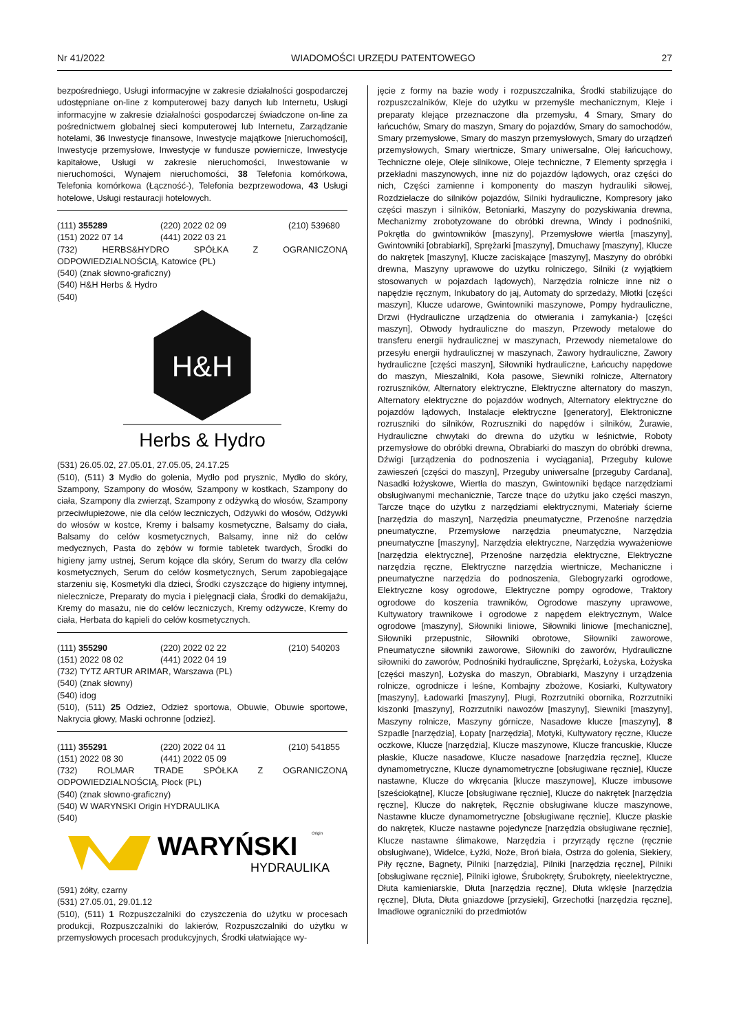Nr 41/2022 WIADOMOŚCI URZĘDU PATENTOWEGO 27
bezpośredniego, Usługi informacyjne w zakresie działalności gospodarczej udostępniane on-line z komputerowej bazy danych lub Internetu, Usługi informacyjne w zakresie działalności gospodarczej świadczone on-line za pośrednictwem globalnej sieci komputerowej lub Internetu, Zarządzanie hotelami, 36 Inwestycje finansowe, Inwestycje majątkowe [nieruchomości], Inwestycje przemysłowe, Inwestycje w fundusze powiernicze, Inwestycje kapitałowe, Usługi w zakresie nieruchomości, Inwestowanie w nieruchomości, Wynajem nieruchomości, 38 Telefonia komórkowa, Telefonia komórkowa (Łączność-), Telefonia bezprzewodowa, 43 Usługi hotelowe, Usługi restauracji hotelowych.
(111) 355289 (220) 2022 02 09 (210) 539680
(151) 2022 07 14 (441) 2022 03 21
(732) HERBS&HYDRO SPÓŁKA Z OGRANICZONĄ ODPOWIEDZIALNOŚCIĄ, Katowice (PL)
(540) (znak słowno-graficzny)
(540) H&H Herbs & Hydro
(540)
H&H
Herbs & Hydro
(531) 26.05.02, 27.05.01, 27.05.05, 24.17.25
(510), (511) 3 Mydło do golenia, Mydło pod prysznic, Mydło do skóry, Szampony, Szampony do włosów, Szampony w kostkach, Szampony do ciała, Szampony dla zwierząt, Szampony z odżywką do włosów, Szampony przeciwłupieżowe, nie dla celów leczniczych, Odżywki do włosów, Odżywki do włosów w kostce, Kremy i balsamy kosmetyczne, Balsamy do ciała, Balsamy do celów kosmetycznych, Balsamy, inne niż do celów medycznych, Pasta do zębów w formie tabletek twardych, Środki do higieny jamy ustnej, Serum kojące dla skóry, Serum do twarzy dla celów kosmetycznych, Serum do celów kosmetycznych, Serum zapobiegające starzeniu się, Kosmetyki dla dzieci, Środki czyszczące do higieny intymnej, nielecznicze, Preparaty do mycia i pielęgnacji ciała, Środki do demakijażu, Kremy do masażu, nie do celów leczniczych, Kremy odżywcze, Kremy do ciała, Herbata do kąpieli do celów kosmetycznych.
(111) 355290 (220) 2022 02 22 (210) 540203
(151) 2022 08 02 (441) 2022 04 19
(732) TYTZ ARTUR ARIMAR, Warszawa (PL)
(540) (znak słowny)
(540) idog
(510), (511) 25 Odzież, Odzież sportowa, Obuwie, Obuwie sportowe, Nakrycia głowy, Maski ochronne [odzież].
(111) 355291 (220) 2022 04 11 (210) 541855
(151) 2022 08 30 (441) 2022 05 09
(732) ROLMAR TRADE SPÓŁKA Z OGRANICZONĄ ODPOWIEDZIALNOŚCIĄ, Płock (PL)
(540) (znak słowno-graficzny)
(540) W WARYNSKI Origin HYDRAULIKA
(540)
WARYŃSKI
Origin
HYDRAULIKA
(591) żółty, czarny
(531) 27.05.01, 29.01.12
(510), (511) 1 Rozpuszczalniki do czyszczenia do użytku w procesach produkcji, Rozpuszczalniki do lakierów, Rozpuszczalniki do użytku w przemysłowych procesach produkcyjnych, Środki ułatwiające wy-
jęcie z formy na bazie wody i rozpuszczalnika, Środki stabilizujące do rozpuszczalników, Kleje do użytku w przemyśle mechanicznym, Kleje i preparaty klejące przeznaczone dla przemysłu, 4 Smary, Smary do łańcuchów, Smary do maszyn, Smary do pojazdów, Smary do samochodów, Smary przemysłowe, Smary do maszyn przemysłowych, Smary do urządzeń przemysłowych, Smary wiertnicze, Smary uniwersalne, Olej łańcuchowy, Techniczne oleje, Oleje silnikowe, Oleje techniczne, 7 Elementy sprzęgła i przekładni maszynowych, inne niż do pojazdów lądowych, oraz części do nich, Części zamienne i komponenty do maszyn hydrauliki siłowej, Rozdzielacze do silników pojazdów, Silniki hydrauliczne, Kompresory jako części maszyn i silników, Betoniarki, Maszyny do pozyskiwania drewna, Mechanizmy zrobotyzowane do obróbki drewna, Windy i podnośniki, Pokrętła do gwintowników [maszyny], Przemysłowe wiertła [maszyny], Gwintowniki [obrabiarki], Sprężarki [maszyny], Dmuchawy [maszyny], Klucze do nakrętek [maszyny], Klucze zaciskające [maszyny], Maszyny do obróbki drewna, Maszyny uprawowe do użytku rolniczego, Silniki (z wyjątkiem stosowanych w pojazdach lądowych), Narzędzia rolnicze inne niż o napędzie ręcznym, Inkubatory do jaj, Automaty do sprzedaży, Młotki [części maszyn], Klucze udarowe, Gwintowniki maszynowe, Pompy hydrauliczne, Drzwi (Hydrauliczne urządzenia do otwierania i zamykania-) [części maszyn], Obwody hydrauliczne do maszyn, Przewody metalowe do transferu energii hydraulicznej w maszynach, Przewody niemetalowe do przesyłu energii hydraulicznej w maszynach, Zawory hydrauliczne, Zawory hydrauliczne [części maszyn], Siłowniki hydrauliczne, Łańcuchy napędowe do maszyn, Mieszalniki, Koła pasowe, Siewniki rolnicze, Alternatory rozruszników, Alternatory elektryczne, Elektryczne alternatory do maszyn, Alternatory elektryczne do pojazdów wodnych, Alternatory elektryczne do pojazdów lądowych, Instalacje elektryczne [generatory], Elektroniczne rozruszniki do silników, Rozruszniki do napędów i silników, Żurawie, Hydrauliczne chwytaki do drewna do użytku w leśnictwie, Roboty przemysłowe do obróbki drewna, Obrabiarki do maszyn do obróbki drewna, Dźwigi [urządzenia do podnoszenia i wyciągania], Przeguby kulowe zawieszeń [części do maszyn], Przeguby uniwersalne [przeguby Cardana], Nasadki łożyskowe, Wiertła do maszyn, Gwintowniki będące narzędziami obsługiwanymi mechanicznie, Tarcze tnące do użytku jako części maszyn, Tarcze tnące do użytku z narzędziami elektrycznymi, Materiały ścierne [narzędzia do maszyn], Narzędzia pneumatyczne, Przenośne narzędzia pneumatyczne, Przemysłowe narzędzia pneumatyczne, Narzędzia pneumatyczne [maszyny], Narzędzia elektryczne, Narzędzia wyważeniowe [narzędzia elektryczne], Przenośne narzędzia elektryczne, Elektryczne narzędzia ręczne, Elektryczne narzędzia wiertnicze, Mechaniczne i pneumatyczne narzędzia do podnoszenia, Glebogryzarki ogrodowe, Elektryczne kosy ogrodowe, Elektryczne pompy ogrodowe, Traktory ogrodowe do koszenia trawników, Ogrodowe maszyny uprawowe, Kultywatory trawnikowe i ogrodowe z napędem elektrycznym, Walce ogrodowe [maszyny], Siłowniki liniowe, Siłowniki liniowe [mechaniczne], Siłowniki przepustnic, Siłowniki obrotowe, Siłowniki zaworowe, Pneumatyczne siłowniki zaworowe, Siłowniki do zaworów, Hydrauliczne siłowniki do zaworów, Podnośniki hydrauliczne, Sprężarki, Łożyska, Łożyska [części maszyn], Łożyska do maszyn, Obrabiarki, Maszyny i urządzenia rolnicze, ogrodnicze i leśne, Kombajny zbożowe, Kosiarki, Kultywatory [maszyny], Ładowarki [maszyny], Pługi, Rozrzutniki obornika, Rozrzutniki kiszonki [maszyny], Rozrzutniki nawozów [maszyny], Siewniki [maszyny], Maszyny rolnicze, Maszyny górnicze, Nasadowe klucze [maszyny], 8 Szpadle [narzędzia], Łopaty [narzędzia], Motyki, Kultywatory ręczne, Klucze oczkowe, Klucze [narzędzia], Klucze maszynowe, Klucze francuskie, Klucze płaskie, Klucze nasadowe, Klucze nasadowe [narzędzia ręczne], Klucze dynamometryczne, Klucze dynamometryczne [obsługiwane ręcznie], Klucze nastawne, Klucze do wkręcania [klucze maszynowe], Klucze imbusowe [sześciokątne], Klucze [obsługiwane ręcznie], Klucze do nakrętek [narzędzia ręczne], Klucze do nakrętek, Ręcznie obsługiwane klucze maszynowe, Nastawne klucze dynamometryczne [obsługiwane ręcznie], Klucze płaskie do nakrętek, Klucze nastawne pojedyncze [narzędzia obsługiwane ręcznie], Klucze nastawne ślimakowe, Narzędzia i przyrządy ręczne (ręcznie obsługiwane), Widelce, Łyżki, Noże, Broń biała, Ostrza do golenia, Siekiery, Piły ręczne, Bagnety, Pilniki [narzędzia], Pilniki [narzędzia ręczne], Pilniki [obsługiwane ręcznie], Pilniki igłowe, Śrubokręty, Śrubokręty, nieelektryczne, Dłuta kamieniarskie, Dłuta [narzędzia ręczne], Dłuta wklęsłe [narzędzia ręczne], Dłuta, Dłuta gniazdowe [przysieki], Grzechotki [narzędzia ręczne], Imadłowe ograniczniki do przedmiotów